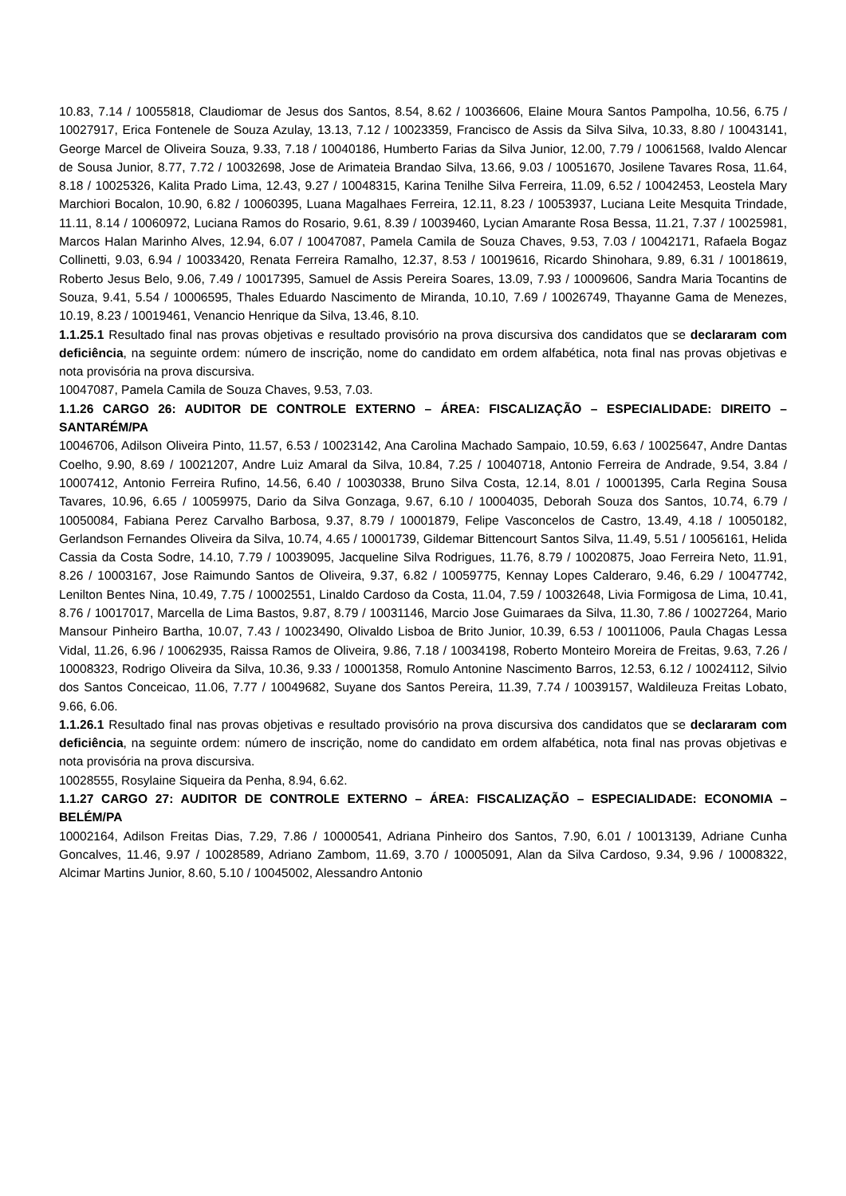10.83, 7.14 / 10055818, Claudiomar de Jesus dos Santos, 8.54, 8.62 / 10036606, Elaine Moura Santos Pampolha, 10.56, 6.75 / 10027917, Erica Fontenele de Souza Azulay, 13.13, 7.12 / 10023359, Francisco de Assis da Silva Silva, 10.33, 8.80 / 10043141, George Marcel de Oliveira Souza, 9.33, 7.18 / 10040186, Humberto Farias da Silva Junior, 12.00, 7.79 / 10061568, Ivaldo Alencar de Sousa Junior, 8.77, 7.72 / 10032698, Jose de Arimateia Brandao Silva, 13.66, 9.03 / 10051670, Josilene Tavares Rosa, 11.64, 8.18 / 10025326, Kalita Prado Lima, 12.43, 9.27 / 10048315, Karina Tenilhe Silva Ferreira, 11.09, 6.52 / 10042453, Leostela Mary Marchiori Bocalon, 10.90, 6.82 / 10060395, Luana Magalhaes Ferreira, 12.11, 8.23 / 10053937, Luciana Leite Mesquita Trindade, 11.11, 8.14 / 10060972, Luciana Ramos do Rosario, 9.61, 8.39 / 10039460, Lycian Amarante Rosa Bessa, 11.21, 7.37 / 10025981, Marcos Halan Marinho Alves, 12.94, 6.07 / 10047087, Pamela Camila de Souza Chaves, 9.53, 7.03 / 10042171, Rafaela Bogaz Collinetti, 9.03, 6.94 / 10033420, Renata Ferreira Ramalho, 12.37, 8.53 / 10019616, Ricardo Shinohara, 9.89, 6.31 / 10018619, Roberto Jesus Belo, 9.06, 7.49 / 10017395, Samuel de Assis Pereira Soares, 13.09, 7.93 / 10009606, Sandra Maria Tocantins de Souza, 9.41, 5.54 / 10006595, Thales Eduardo Nascimento de Miranda, 10.10, 7.69 / 10026749, Thayanne Gama de Menezes, 10.19, 8.23 / 10019461, Venancio Henrique da Silva, 13.46, 8.10.
1.1.25.1 Resultado final nas provas objetivas e resultado provisório na prova discursiva dos candidatos que se declararam com deficiência, na seguinte ordem: número de inscrição, nome do candidato em ordem alfabética, nota final nas provas objetivas e nota provisória na prova discursiva.
10047087, Pamela Camila de Souza Chaves, 9.53, 7.03.
1.1.26 CARGO 26: AUDITOR DE CONTROLE EXTERNO – ÁREA: FISCALIZAÇÃO – ESPECIALIDADE: DIREITO – SANTARÉM/PA
10046706, Adilson Oliveira Pinto, 11.57, 6.53 / 10023142, Ana Carolina Machado Sampaio, 10.59, 6.63 / 10025647, Andre Dantas Coelho, 9.90, 8.69 / 10021207, Andre Luiz Amaral da Silva, 10.84, 7.25 / 10040718, Antonio Ferreira de Andrade, 9.54, 3.84 / 10007412, Antonio Ferreira Rufino, 14.56, 6.40 / 10030338, Bruno Silva Costa, 12.14, 8.01 / 10001395, Carla Regina Sousa Tavares, 10.96, 6.65 / 10059975, Dario da Silva Gonzaga, 9.67, 6.10 / 10004035, Deborah Souza dos Santos, 10.74, 6.79 / 10050084, Fabiana Perez Carvalho Barbosa, 9.37, 8.79 / 10001879, Felipe Vasconcelos de Castro, 13.49, 4.18 / 10050182, Gerlandson Fernandes Oliveira da Silva, 10.74, 4.65 / 10001739, Gildemar Bittencourt Santos Silva, 11.49, 5.51 / 10056161, Helida Cassia da Costa Sodre, 14.10, 7.79 / 10039095, Jacqueline Silva Rodrigues, 11.76, 8.79 / 10020875, Joao Ferreira Neto, 11.91, 8.26 / 10003167, Jose Raimundo Santos de Oliveira, 9.37, 6.82 / 10059775, Kennay Lopes Calderaro, 9.46, 6.29 / 10047742, Lenilton Bentes Nina, 10.49, 7.75 / 10002551, Linaldo Cardoso da Costa, 11.04, 7.59 / 10032648, Livia Formigosa de Lima, 10.41, 8.76 / 10017017, Marcella de Lima Bastos, 9.87, 8.79 / 10031146, Marcio Jose Guimaraes da Silva, 11.30, 7.86 / 10027264, Mario Mansour Pinheiro Bartha, 10.07, 7.43 / 10023490, Olivaldo Lisboa de Brito Junior, 10.39, 6.53 / 10011006, Paula Chagas Lessa Vidal, 11.26, 6.96 / 10062935, Raissa Ramos de Oliveira, 9.86, 7.18 / 10034198, Roberto Monteiro Moreira de Freitas, 9.63, 7.26 / 10008323, Rodrigo Oliveira da Silva, 10.36, 9.33 / 10001358, Romulo Antonine Nascimento Barros, 12.53, 6.12 / 10024112, Silvio dos Santos Conceicao, 11.06, 7.77 / 10049682, Suyane dos Santos Pereira, 11.39, 7.74 / 10039157, Waldileuza Freitas Lobato, 9.66, 6.06.
1.1.26.1 Resultado final nas provas objetivas e resultado provisório na prova discursiva dos candidatos que se declararam com deficiência, na seguinte ordem: número de inscrição, nome do candidato em ordem alfabética, nota final nas provas objetivas e nota provisória na prova discursiva.
10028555, Rosylaine Siqueira da Penha, 8.94, 6.62.
1.1.27 CARGO 27: AUDITOR DE CONTROLE EXTERNO – ÁREA: FISCALIZAÇÃO – ESPECIALIDADE: ECONOMIA – BELÉM/PA
10002164, Adilson Freitas Dias, 7.29, 7.86 / 10000541, Adriana Pinheiro dos Santos, 7.90, 6.01 / 10013139, Adriane Cunha Goncalves, 11.46, 9.97 / 10028589, Adriano Zambom, 11.69, 3.70 / 10005091, Alan da Silva Cardoso, 9.34, 9.96 / 10008322, Alcimar Martins Junior, 8.60, 5.10 / 10045002, Alessandro Antonio